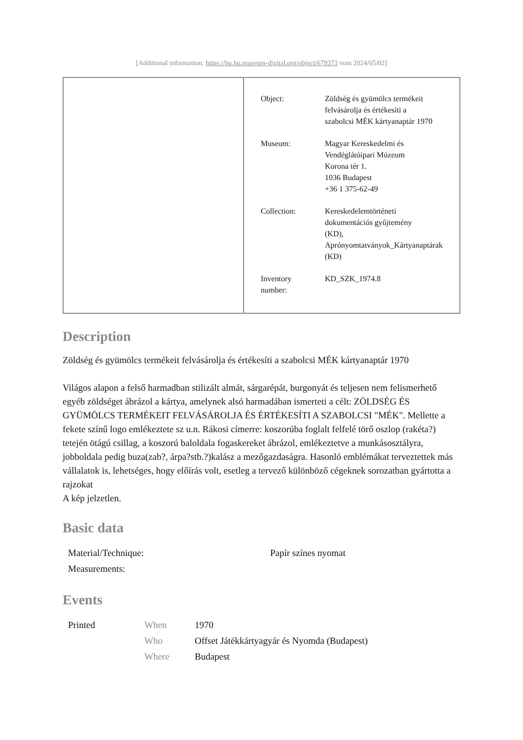[Additional information: https://bu.hu.museum-digital.org/object/679373 vom 2024/05/02]
| Object: | Zöldség és gyümölcs termékeit felvásárolja és értékesíti a szabolcsi MÉK kártyanaptár 1970 |
| Museum: | Magyar Kereskedelmi és Vendéglátóipari Múzeum Korona tér 1. 1036 Budapest +36 1 375-62-49 |
| Collection: | Kereskedelemtörténeti dokumentációs gyűjtemény (KD), Aprónyomtatványok_Kártyanaptárak (KD) |
| Inventory number: | KD_SZK_1974.8 |
Description
Zöldség és gyümölcs termékeit felvásárolja és értékesíti a szabolcsi MÉK kártyanaptár 1970
Világos alapon a felső harmadban stilizált almát, sárgarépát, burgonyát és teljesen nem felismerhető egyéb zöldséget ábrázol a kártya, amelynek alsó harmadában ismerteti a célt: ZÖLDSÉG ÉS GYÜMÖLCS TERMÉKEIT FELVÁSÁROLJA ÉS ÉRTÉKESÍTI A SZABOLCSI "MÉK". Mellette a fekete színű logo emlékeztete sz u.n. Rákosi címerre: koszorúba foglalt felfelé törő oszlop (rakéta?) tetején ötágú csillag, a koszorú baloldala fogaskereket ábrázol, emlékeztetve a munkásosztályra, jobboldala pedig buza(zab?, árpa?stb.?)kalász a mezőgazdaságra. Hasonló emblémákat terveztettek más vállalatok is, lehetséges, hogy előírás volt, esetleg a tervező különböző cégeknek sorozatban gyártotta a rajzokat
A kép jelzetlen.
Basic data
| Material/Technique: | Papír színes nyomat |
| Measurements: | |
Events
| Printed | When | 1970 |
| | Who | Offset Játékkártyagyár és Nyomda (Budapest) |
| | Where | Budapest |